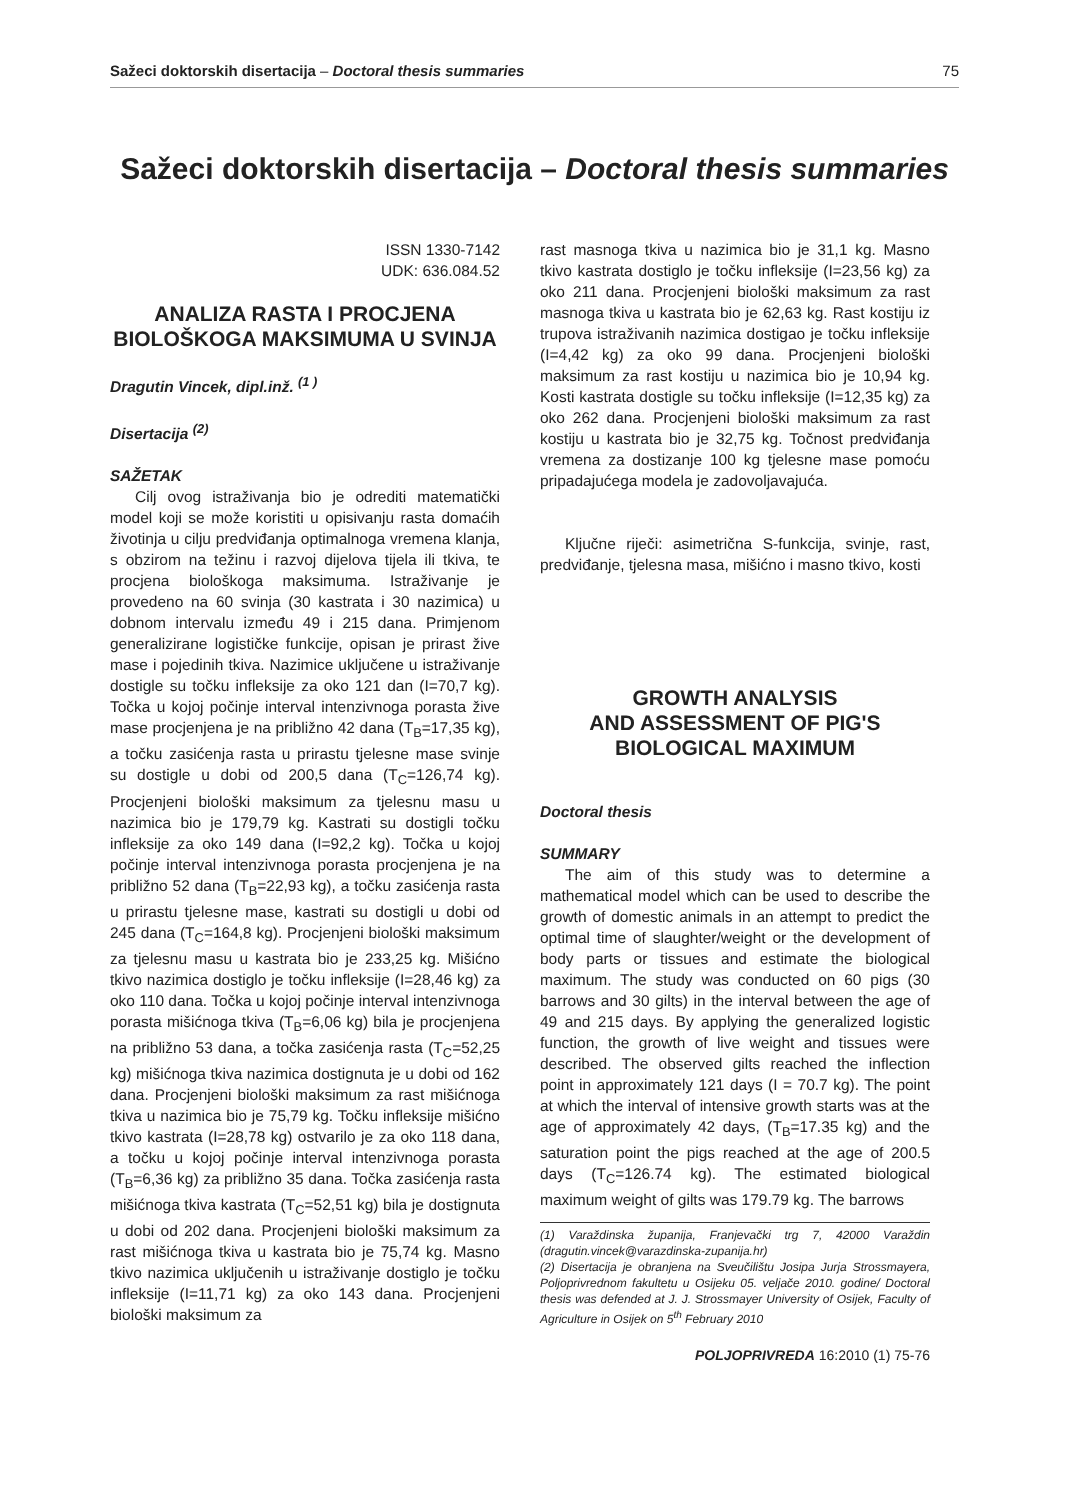Sažeci doktorskih disertacija – Doctoral thesis summaries 75
Sažeci doktorskih disertacija – Doctoral thesis summaries
ISSN 1330-7142
UDK: 636.084.52
ANALIZA RASTA I PROCJENA BIOLOŠKOGA MAKSIMUMA U SVINJA
Dragutin Vincek, dipl.inž. <sup>(1 )</sup>
Disertacija <sup>(2)</sup>
SAŽETAK
Cilj ovog istraživanja bio je odrediti matematički model koji se može koristiti u opisivanju rasta domaćih životinja u cilju predviđanja optimalnoga vremena klanja, s obzirom na težinu i razvoj dijelova tijela ili tkiva, te procjena biološkoga maksimuma. Istraživanje je provedeno na 60 svinja (30 kastrata i 30 nazimica) u dobnom intervalu između 49 i 215 dana. Primjenom generalizirane logističke funkcije, opisan je prirast žive mase i pojedinih tkiva. Nazimice uključene u istraživanje dostigle su točku infleksije za oko 121 dan (I=70,7 kg). Točka u kojoj počinje interval intenzivnoga porasta žive mase procjenjena je na približno 42 dana (T<sub>B</sub>=17,35 kg), a točku zasićenja rasta u prirastu tjelesne mase svinje su dostigle u dobi od 200,5 dana (T<sub>C</sub>=126,74 kg). Procjenjeni biološki maksimum za tjelesnu masu u nazimica bio je 179,79 kg. Kastrati su dostigli točku infleksije za oko 149 dana (I=92,2 kg). Točka u kojoj počinje interval intenzivnoga porasta procjenjena je na približno 52 dana (T<sub>B</sub>=22,93 kg), a točku zasićenja rasta u prirastu tjelesne mase, kastrati su dostigli u dobi od 245 dana (T<sub>C</sub>=164,8 kg). Procjenjeni biološki maksimum za tjelesnu masu u kastrata bio je 233,25 kg. Mišićno tkivo nazimica dostiglo je točku infleksije (I=28,46 kg) za oko 110 dana. Točka u kojoj počinje interval intenzivnoga porasta mišićnoga tkiva (T<sub>B</sub>=6,06 kg) bila je procjenjena na približno 53 dana, a točka zasićenja rasta (T<sub>C</sub>=52,25 kg) mišićnoga tkiva nazimica dostignuta je u dobi od 162 dana. Procjenjeni biološki maksimum za rast mišićnoga tkiva u nazimica bio je 75,79 kg. Točku infleksije mišićno tkivo kastrata (I=28,78 kg) ostvarilo je za oko 118 dana, a točku u kojoj počinje interval intenzivnoga porasta (T<sub>B</sub>=6,36 kg) za približno 35 dana. Točka zasićenja rasta mišićnoga tkiva kastrata (T<sub>C</sub>=52,51 kg) bila je dostignuta u dobi od 202 dana. Procjenjeni biološki maksimum za rast mišićnoga tkiva u kastrata bio je 75,74 kg. Masno tkivo nazimica uključenih u istraživanje dostiglo je točku infleksije (I=11,71 kg) za oko 143 dana. Procjenjeni biološki maksimum za
rast masnoga tkiva u nazimica bio je 31,1 kg. Masno tkivo kastrata dostiglo je točku infleksije (I=23,56 kg) za oko 211 dana. Procjenjeni biološki maksimum za rast masnoga tkiva u kastrata bio je 62,63 kg. Rast kostiju iz trupova istraživanih nazimica dostigao je točku infleksije (I=4,42 kg) za oko 99 dana. Procjenjeni biološki maksimum za rast kostiju u nazimica bio je 10,94 kg. Kosti kastrata dostigle su točku infleksije (I=12,35 kg) za oko 262 dana. Procjenjeni biološki maksimum za rast kostiju u kastrata bio je 32,75 kg. Točnost predviđanja vremena za dostizanje 100 kg tjelesne mase pomoću pripadajućega modela je zadovoljavajuća.
Ključne riječi: asimetrična S-funkcija, svinje, rast, predviđanje, tjelesna masa, mišićno i masno tkivo, kosti
GROWTH ANALYSIS
AND ASSESSMENT OF PIG'S
BIOLOGICAL MAXIMUM
Doctoral thesis
SUMMARY
The aim of this study was to determine a mathematical model which can be used to describe the growth of domestic animals in an attempt to predict the optimal time of slaughter/weight or the development of body parts or tissues and estimate the biological maximum. The study was conducted on 60 pigs (30 barrows and 30 gilts) in the interval between the age of 49 and 215 days. By applying the generalized logistic function, the growth of live weight and tissues were described. The observed gilts reached the inflection point in approximately 121 days (I = 70.7 kg). The point at which the interval of intensive growth starts was at the age of approximately 42 days, (T<sub>B</sub>=17.35 kg) and the saturation point the pigs reached at the age of 200.5 days (T<sub>C</sub>=126.74 kg). The estimated biological maximum weight of gilts was 179.79 kg. The barrows
(1) Varaždinska županija, Franjevački trg 7, 42000 Varaždin (dragutin.vincek@varazdinska-zupanija.hr)
(2) Disertacija je obranjena na Sveučilištu Josipa Jurja Strossmayera, Poljoprivrednom fakultetu u Osijeku 05. veljače 2010. godine/ Doctoral thesis was defended at J. J. Strossmayer University of Osijek, Faculty of Agriculture in Osijek on 5<sup>th</sup> February 2010
POLJOPRIVREDA 16:2010 (1) 75-76